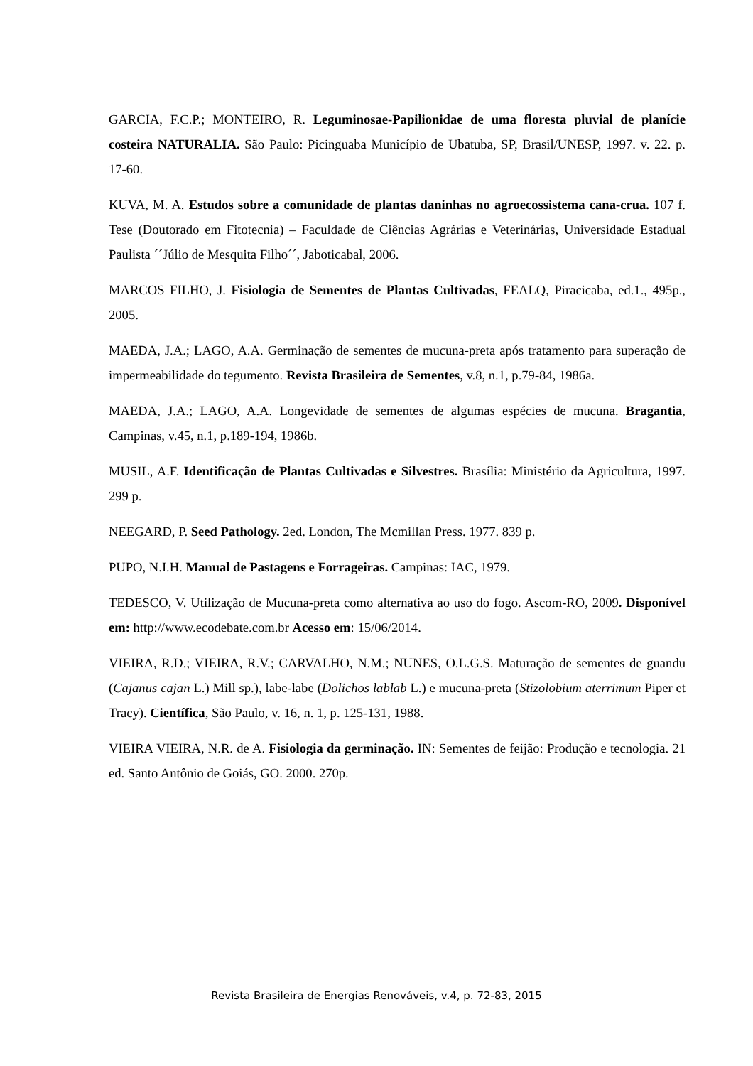GARCIA, F.C.P.; MONTEIRO, R. Leguminosae-Papilionidae de uma floresta pluvial de planície costeira NATURALIA. São Paulo: Picinguaba Município de Ubatuba, SP, Brasil/UNESP, 1997. v. 22. p. 17-60.
KUVA, M. A. Estudos sobre a comunidade de plantas daninhas no agroecossistema cana-crua. 107 f. Tese (Doutorado em Fitotecnia) – Faculdade de Ciências Agrárias e Veterinárias, Universidade Estadual Paulista ´´Júlio de Mesquita Filho´´, Jaboticabal, 2006.
MARCOS FILHO, J. Fisiologia de Sementes de Plantas Cultivadas, FEALQ, Piracicaba, ed.1., 495p., 2005.
MAEDA, J.A.; LAGO, A.A. Germinação de sementes de mucuna-preta após tratamento para superação de impermeabilidade do tegumento. Revista Brasileira de Sementes, v.8, n.1, p.79-84, 1986a.
MAEDA, J.A.; LAGO, A.A. Longevidade de sementes de algumas espécies de mucuna. Bragantia, Campinas, v.45, n.1, p.189-194, 1986b.
MUSIL, A.F. Identificação de Plantas Cultivadas e Silvestres. Brasília: Ministério da Agricultura, 1997. 299 p.
NEEGARD, P. Seed Pathology. 2ed. London, The Mcmillan Press. 1977. 839 p.
PUPO, N.I.H. Manual de Pastagens e Forrageiras. Campinas: IAC, 1979.
TEDESCO, V. Utilização de Mucuna-preta como alternativa ao uso do fogo. Ascom-RO, 2009. Disponível em: http://www.ecodebate.com.br Acesso em: 15/06/2014.
VIEIRA, R.D.; VIEIRA, R.V.; CARVALHO, N.M.; NUNES, O.L.G.S. Maturação de sementes de guandu (Cajanus cajan L.) Mill sp.), labe-labe (Dolichos lablab L.) e mucuna-preta (Stizolobium aterrimum Piper et Tracy). Científica, São Paulo, v. 16, n. 1, p. 125-131, 1988.
VIEIRA VIEIRA, N.R. de A. Fisiologia da germinação. IN: Sementes de feijão: Produção e tecnologia. 21 ed. Santo Antônio de Goiás, GO. 2000. 270p.
Revista Brasileira de Energias Renováveis, v.4, p. 72-83, 2015